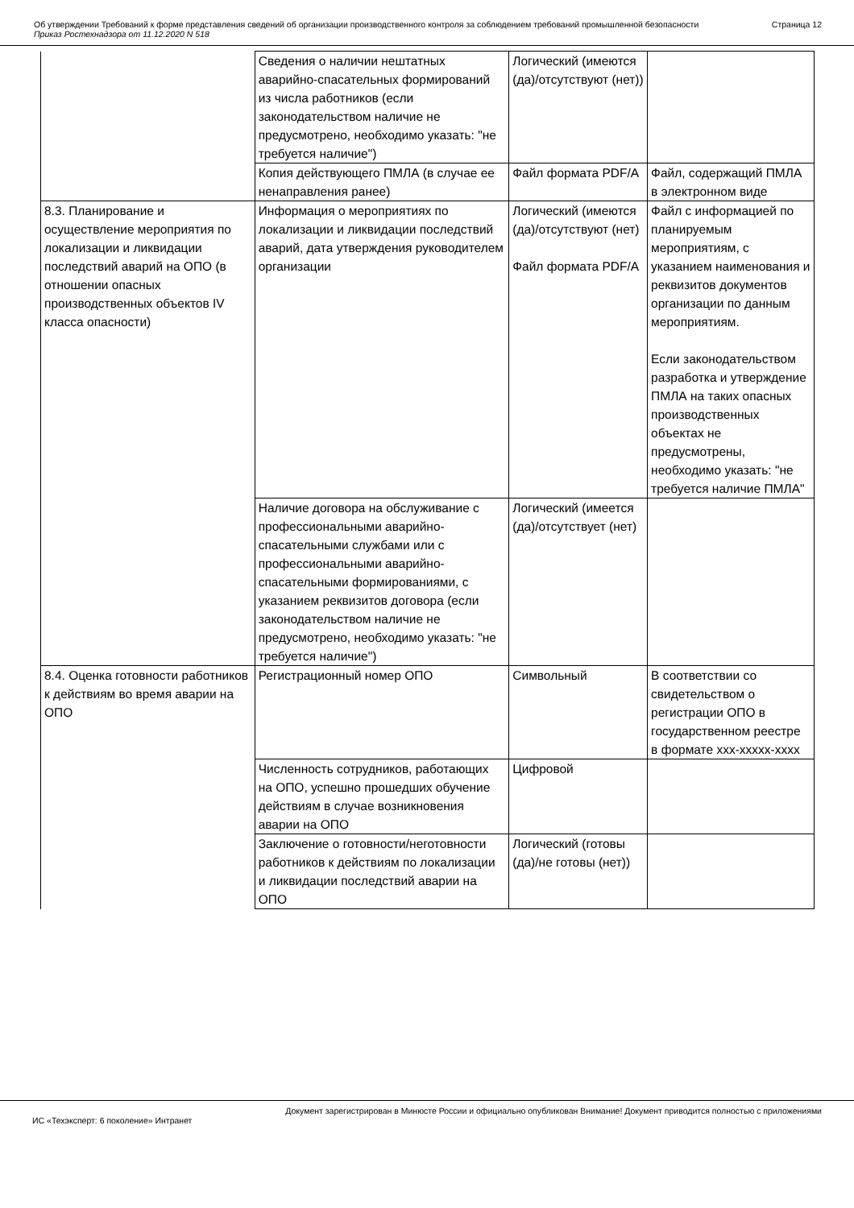Об утверждении Требований к форме представления сведений об организации производственного контроля за соблюдением требований промышленной безопасности
Приказ Ростехнадзора от 11.12.2020 N 518
Страница 12
| | Сведения о наличии нештатных аварийно-спасательных формирований из числа работников (если законодательством наличие не предусмотрено, необходимо указать: "не требуется наличие") | Логический (имеются (да)/отсутствуют (нет)) | |
| | Копия действующего ПМЛА (в случае ее ненаправления ранее) | Файл формата PDF/A | Файл, содержащий ПМЛА в электронном виде |
| 8.3. Планирование и осуществление мероприятия по локализации и ликвидации последствий аварий на ОПО (в отношении опасных производственных объектов IV класса опасности) | Информация о мероприятиях по локализации и ликвидации последствий аварий, дата утверждения руководителем организации | Логический (имеются (да)/отсутствуют (нет) Файл формата PDF/A | Файл с информацией по планируемым мероприятиям, с указанием наименования и реквизитов документов организации по данным мероприятиям. Если законодательством разработка и утверждение ПМЛА на таких опасных производственных объектах не предусмотрены, необходимо указать: "не требуется наличие ПМЛА" |
| | Наличие договора на обслуживание с профессиональными аварийно-спасательными службами или с профессиональными аварийно-спасательными формированиями, с указанием реквизитов договора (если законодательством наличие не предусмотрено, необходимо указать: "не требуется наличие") | Логический (имеется (да)/отсутствует (нет) | |
| 8.4. Оценка готовности работников к действиям во время аварии на ОПО | Регистрационный номер ОПО | Символьный | В соответствии со свидетельством о регистрации ОПО в государственном реестре в формате ххх-ххххх-хххх |
| | Численность сотрудников, работающих на ОПО, успешно прошедших обучение действиям в случае возникновения аварии на ОПО | Цифровой | |
| | Заключение о готовности/неготовности работников к действиям по локализации и ликвидации последствий аварии на ОПО | Логический (готовы (да)/не готовы (нет)) | |
Документ зарегистрирован в Минюсте России и официально опубликован Внимание! Документ приводится полностью с приложениями
ИС «Техэксперт: 6 поколение» Интранет